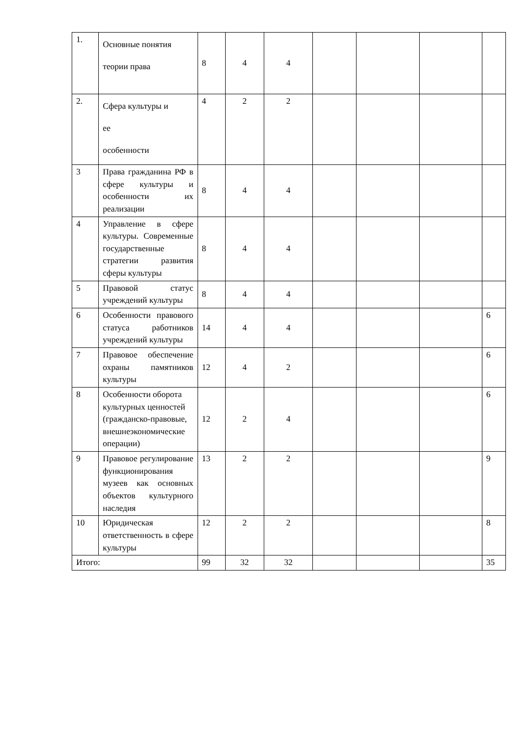| 1. | Основные понятия теории права | 8 | 4 | 4 | | | | |
| 2. | Сфера культуры и ее особенности | 4 | 2 | 2 | | | | |
| 3 | Права гражданина РФ в сфере культуры и особенности их реализации | 8 | 4 | 4 | | | | |
| 4 | Управление в сфере культуры. Современные государственные стратегии развития сферы культуры | 8 | 4 | 4 | | | | |
| 5 | Правовой статус учреждений культуры | 8 | 4 | 4 | | | | |
| 6 | Особенности правового статуса работников учреждений культуры | 14 | 4 | 4 | | | | 6 |
| 7 | Правовое обеспечение охраны памятников культуры | 12 | 4 | 2 | | | | 6 |
| 8 | Особенности оборота культурных ценностей (гражданско-правовые, внешнеэкономические операции) | 12 | 2 | 4 | | | | 6 |
| 9 | Правовое регулирование функционирования музеев как основных объектов культурного наследия | 13 | 2 | 2 | | | | 9 |
| 10 | Юридическая ответственность в сфере культуры | 12 | 2 | 2 | | | | 8 |
| Итого: | | 99 | 32 | 32 | | | | 35 |